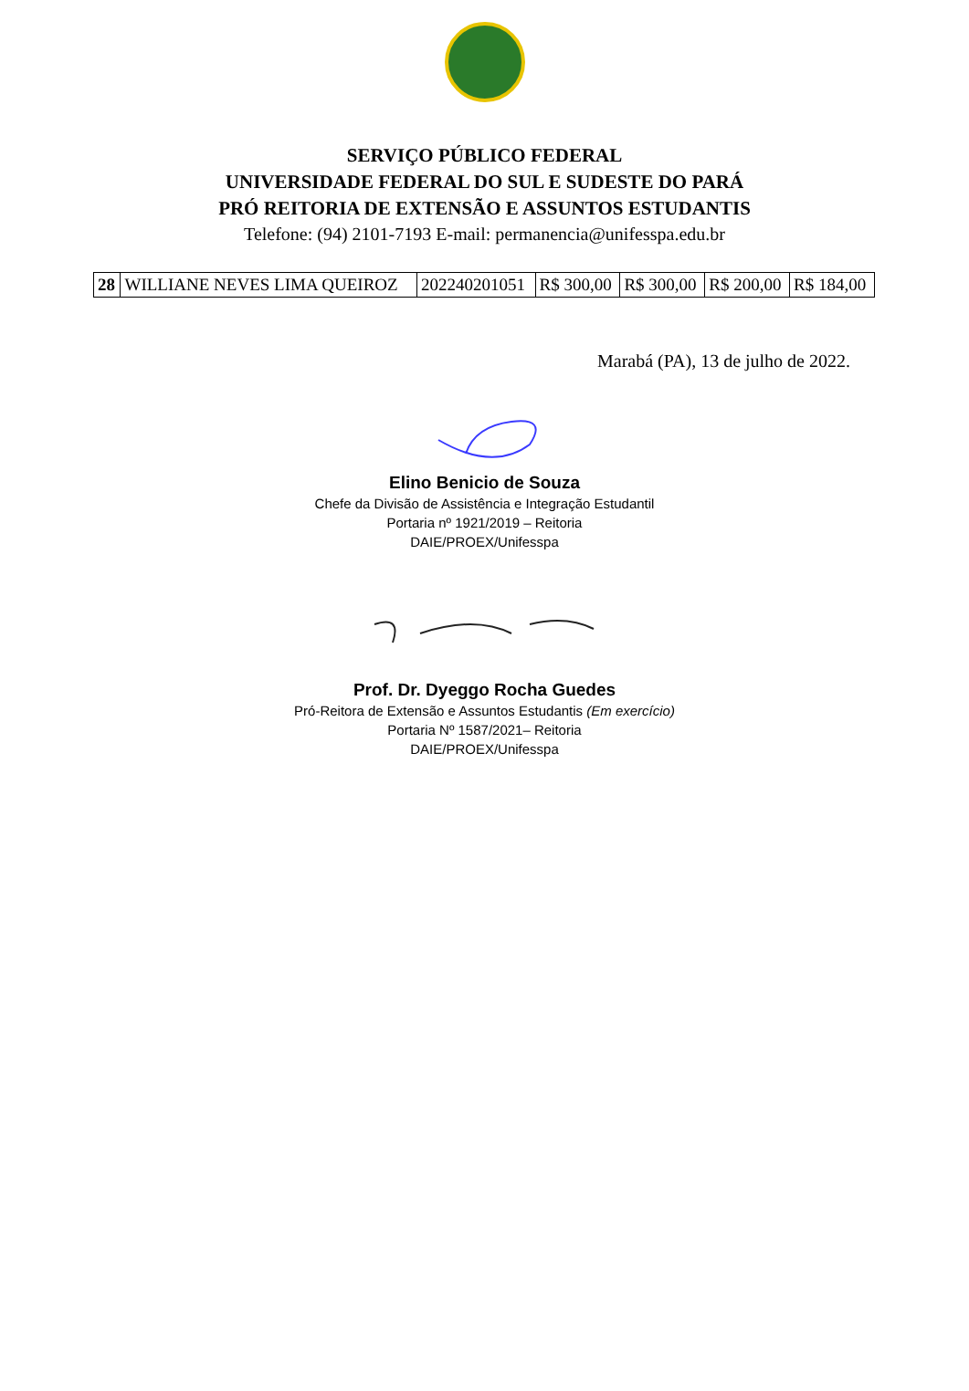SERVIÇO PÚBLICO FEDERAL
UNIVERSIDADE FEDERAL DO SUL E SUDESTE DO PARÁ
PRÓ REITORIA DE EXTENSÃO E ASSUNTOS ESTUDANTIS
Telefone: (94) 2101-7193 E-mail: permanencia@unifesspa.edu.br
| 28 | WILLIANE NEVES LIMA QUEIROZ | 202240201051 | R$ 300,00 | R$ 300,00 | R$ 200,00 | R$ 184,00 |
Marabá (PA), 13 de julho de 2022.
Elino Benicio de Souza
Chefe da Divisão de Assistência e Integração Estudantil
Portaria nº 1921/2019 – Reitoria
DAIE/PROEX/Unifesspa
Prof. Dr. Dyeggo Rocha Guedes
Pró-Reitora de Extensão e Assuntos Estudantis (Em exercício)
Portaria Nº 1587/2021– Reitoria
DAIE/PROEX/Unifesspa